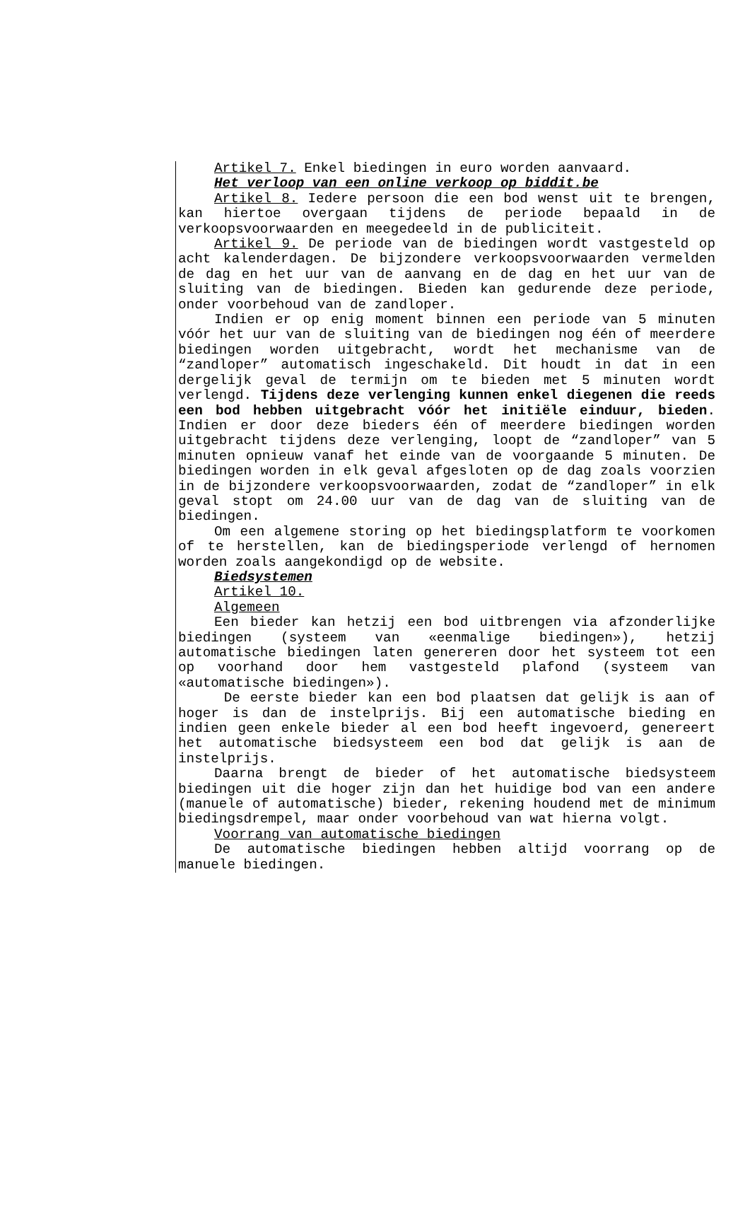Artikel 7. Enkel biedingen in euro worden aanvaard.
Het verloop van een online verkoop op biddit.be
Artikel 8. Iedere persoon die een bod wenst uit te brengen, kan hiertoe overgaan tijdens de periode bepaald in de verkoopsvoorwaarden en meegedeeld in de publiciteit.
Artikel 9. De periode van de biedingen wordt vastgesteld op acht kalenderdagen. De bijzondere verkoopsvoorwaarden vermelden de dag en het uur van de aanvang en de dag en het uur van de sluiting van de biedingen. Bieden kan gedurende deze periode, onder voorbehoud van de zandloper.
Indien er op enig moment binnen een periode van 5 minuten vóór het uur van de sluiting van de biedingen nog één of meerdere biedingen worden uitgebracht, wordt het mechanisme van de “zandloper” automatisch ingeschakeld. Dit houdt in dat in een dergelijk geval de termijn om te bieden met 5 minuten wordt verlengd. Tijdens deze verlenging kunnen enkel diegenen die reeds een bod hebben uitgebracht vóór het initiële einduur, bieden. Indien er door deze bieders één of meerdere biedingen worden uitgebracht tijdens deze verlenging, loopt de “zandloper” van 5 minuten opnieuw vanaf het einde van de voorgaande 5 minuten. De biedingen worden in elk geval afgesloten op de dag zoals voorzien in de bijzondere verkoopsvoorwaarden, zodat de “zandloper” in elk geval stopt om 24.00 uur van de dag van de sluiting van de biedingen.
Om een algemene storing op het biedingsplatform te voorkomen of te herstellen, kan de biedingsperiode verlengd of hernomen worden zoals aangekondigd op de website.
Biedsystemen
Artikel 10.
Algemeen
Een bieder kan hetzij een bod uitbrengen via afzonderlijke biedingen (systeem van «eenmalige biedingen»), hetzij automatische biedingen laten genereren door het systeem tot een op voorhand door hem vastgesteld plafond (systeem van «automatische biedingen»).
De eerste bieder kan een bod plaatsen dat gelijk is aan of hoger is dan de instelprijs. Bij een automatische bieding en indien geen enkele bieder al een bod heeft ingevoerd, genereert het automatische biedsysteem een bod dat gelijk is aan de instelprijs.
Daarna brengt de bieder of het automatische biedsysteem biedingen uit die hoger zijn dan het huidige bod van een andere (manuele of automatische) bieder, rekening houdend met de minimum biedingsdrempel, maar onder voorbehoud van wat hierna volgt.
Voorrang van automatische biedingen
De automatische biedingen hebben altijd voorrang op de manuele biedingen.